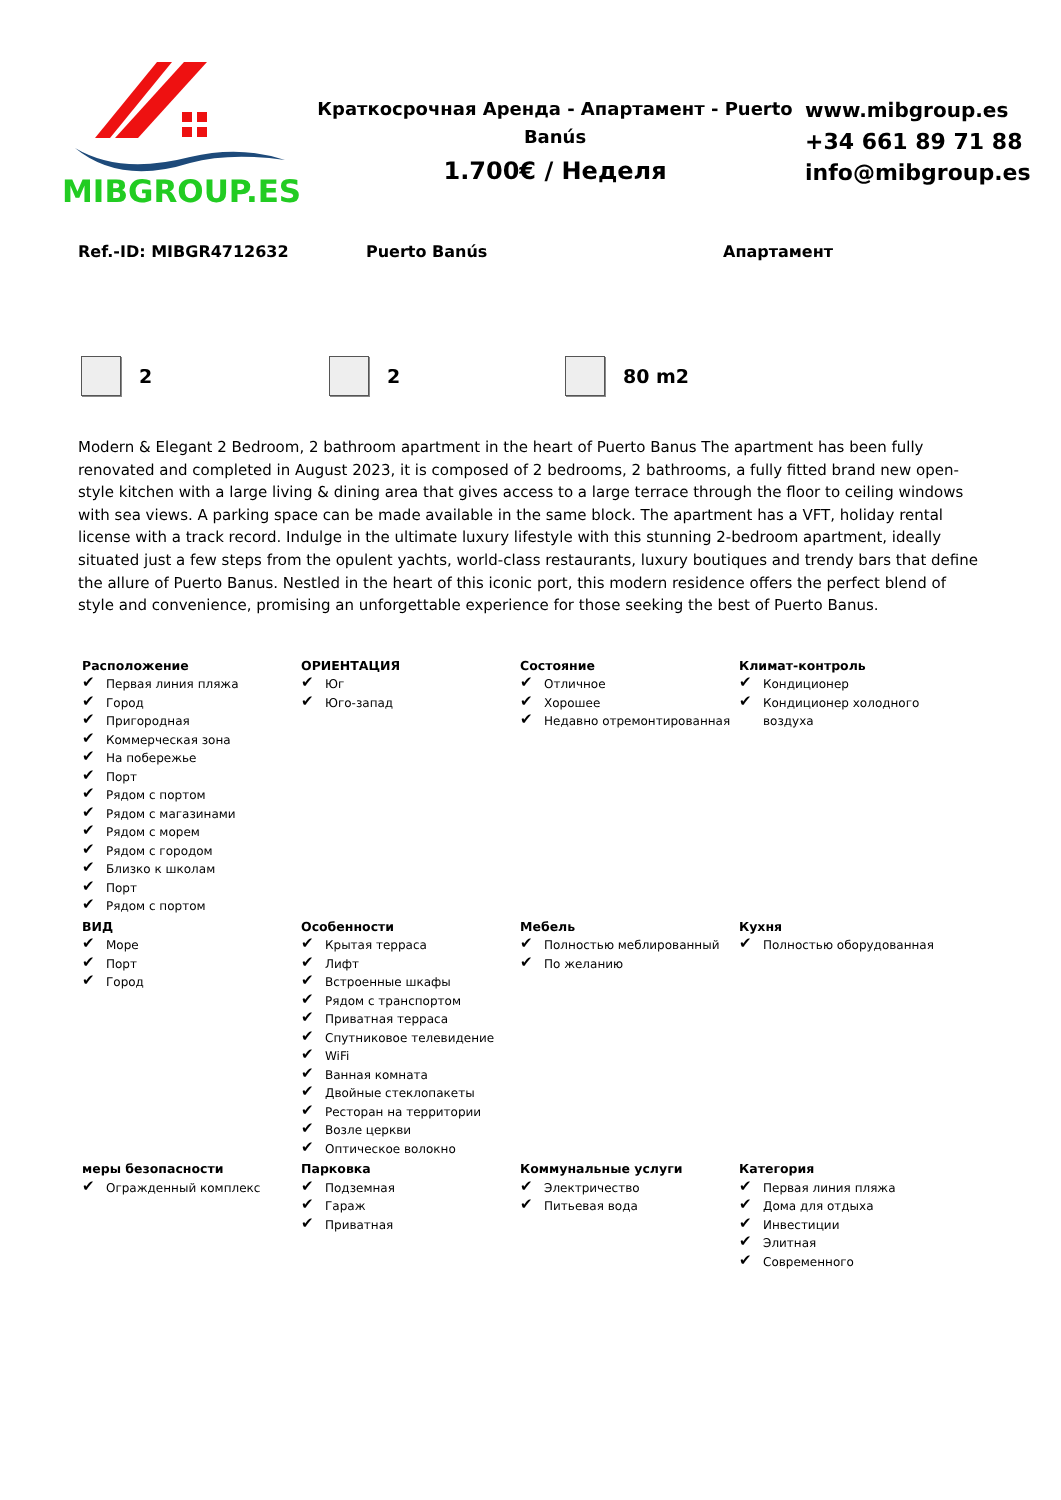MIBGROUP.ES
Краткосрочная Аренда - Апартамент - Puerto Banús
1.700€ / Неделя
www.mibgroup.es
+34 661 89 71 88
info@mibgroup.es
Ref.-ID: MIBGR4712632 Puerto Banús Апартамент
2 2 80 m2
Modern & Elegant 2 Bedroom, 2 bathroom apartment in the heart of Puerto Banus The apartment has been fully renovated and completed in August 2023, it is composed of 2 bedrooms, 2 bathrooms, a fully fitted brand new open-style kitchen with a large living & dining area that gives access to a large terrace through the floor to ceiling windows with sea views. A parking space can be made available in the same block. The apartment has a VFT, holiday rental license with a track record. Indulge in the ultimate luxury lifestyle with this stunning 2-bedroom apartment, ideally situated just a few steps from the opulent yachts, world-class restaurants, luxury boutiques and trendy bars that define the allure of Puerto Banus. Nestled in the heart of this iconic port, this modern residence offers the perfect blend of style and convenience, promising an unforgettable experience for those seeking the best of Puerto Banus.
Расположение
✔ Первая линия пляжа
✔ Город
✔ Пригородная
✔ Коммерческая зона
✔ На побережье
✔ Порт
✔ Рядом с портом
✔ Рядом с магазинами
✔ Рядом с морем
✔ Рядом с городом
✔ Близко к школам
✔ Порт
✔ Рядом с портом
ОРИЕНТАЦИЯ
✔ Юг
✔ Юго-запад
Состояние
✔ Отличное
✔ Хорошее
✔ Недавно отремонтированная
Климат-контроль
✔ Кондиционер
✔ Кондиционер холодного воздуха
ВИД
✔ Море
✔ Порт
✔ Город
Особенности
✔ Крытая терраса
✔ Лифт
✔ Встроенные шкафы
✔ Рядом с транспортом
✔ Приватная терраса
✔ Спутниковое телевидение
✔ WiFi
✔ Ванная комната
✔ Двойные стеклопакеты
✔ Ресторан на территории
✔ Возле церкви
✔ Оптическое волокно
Мебель
✔ Полностью меблированный
✔ По желанию
Кухня
✔ Полностью оборудованная
меры безопасности
✔ Огражденный комплекс
Парковка
✔ Подземная
✔ Гараж
✔ Приватная
Коммунальные услуги
✔ Электричество
✔ Питьевая вода
Категория
✔ Первая линия пляжа
✔ Дома для отдыха
✔ Инвестиции
✔ Элитная
✔ Современного